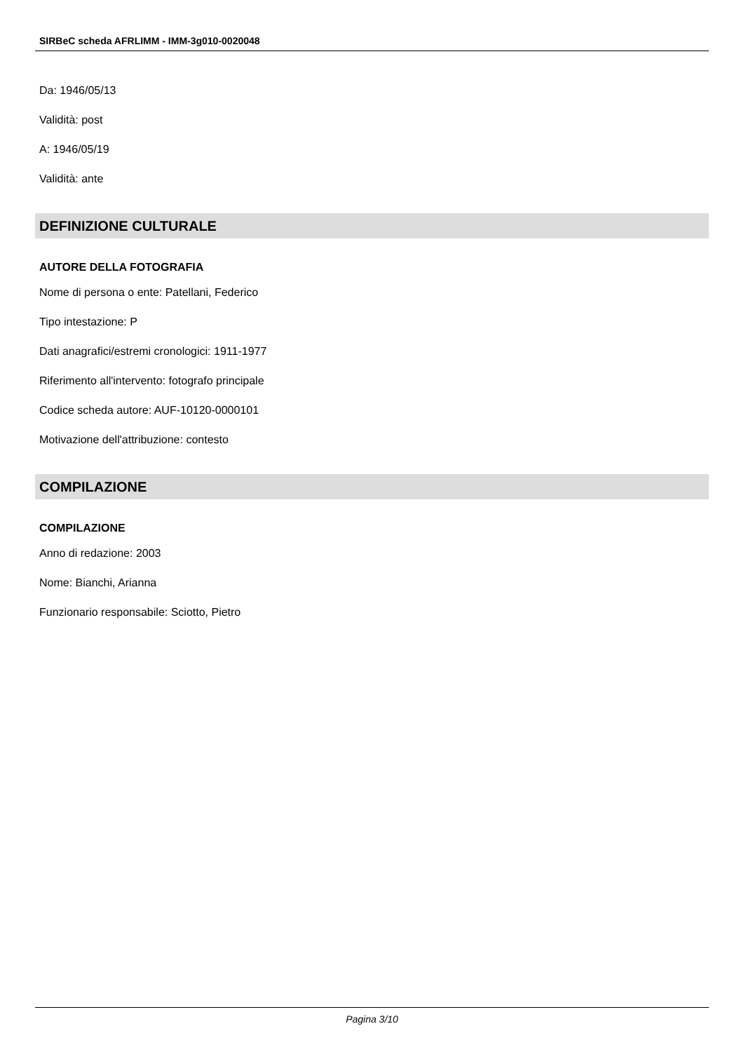SIRBeC scheda AFRLIMM - IMM-3g010-0020048
Da: 1946/05/13
Validità: post
A: 1946/05/19
Validità: ante
DEFINIZIONE CULTURALE
AUTORE DELLA FOTOGRAFIA
Nome di persona o ente: Patellani, Federico
Tipo intestazione: P
Dati anagrafici/estremi cronologici: 1911-1977
Riferimento all'intervento: fotografo principale
Codice scheda autore: AUF-10120-0000101
Motivazione dell'attribuzione: contesto
COMPILAZIONE
COMPILAZIONE
Anno di redazione: 2003
Nome: Bianchi, Arianna
Funzionario responsabile: Sciotto, Pietro
Pagina 3/10